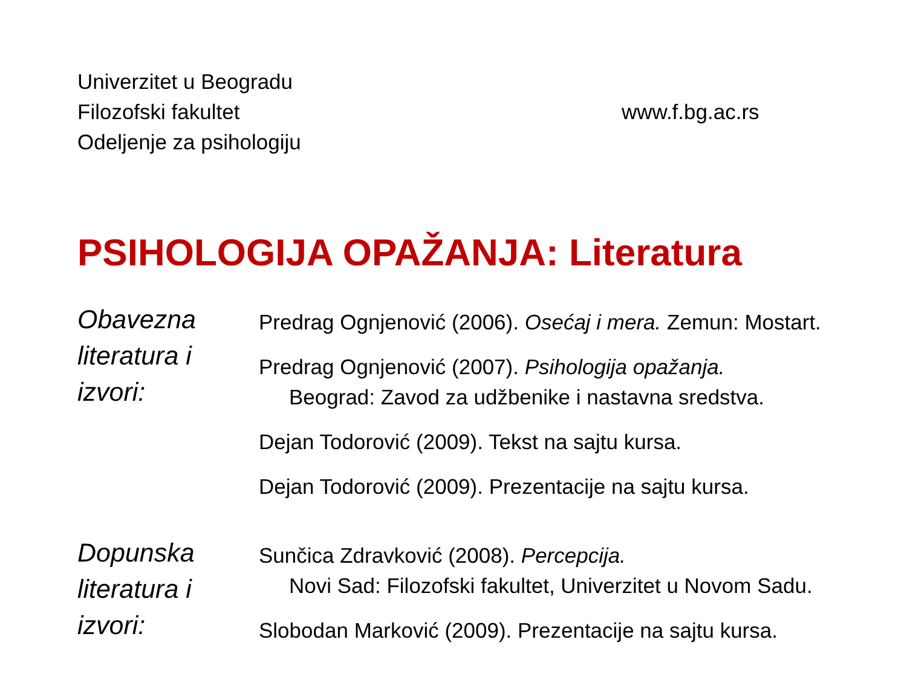Univerzitet u Beogradu
Filozofski fakultet
Odeljenje za psihologiju
www.f.bg.ac.rs
PSIHOLOGIJA OPAŽANJA: Literatura
Obavezna literatura i izvori:
Predrag Ognjenović (2006). Osećaj i mera. Zemun: Mostart.
Predrag Ognjenović (2007). Psihologija opažanja.
Beograd: Zavod za udžbenike i nastavna sredstva.
Dejan Todorović (2009). Tekst na sajtu kursa.
Dejan Todorović (2009). Prezentacije na sajtu kursa.
Dopunska literatura i izvori:
Sunčica Zdravković (2008). Percepcija.
Novi Sad: Filozofski fakultet, Univerzitet u Novom Sadu.
Slobodan Marković (2009). Prezentacije na sajtu kursa.